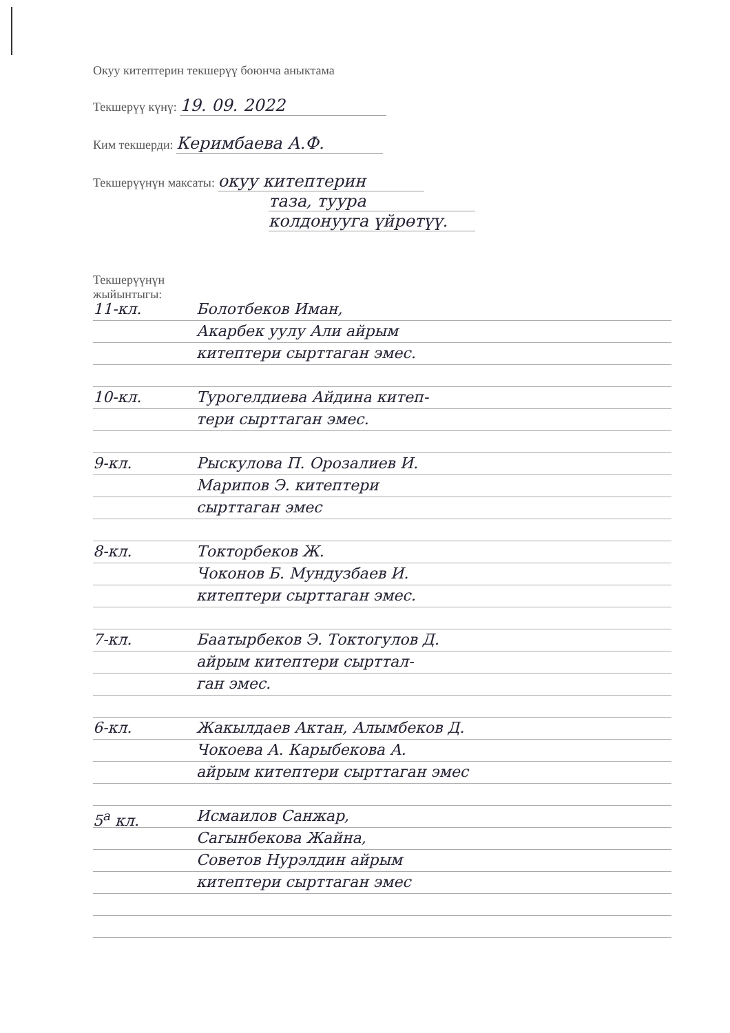Окуу китептерин текшерүү боюнча аныктама
Текшерүү күнү: 19. 09. 2022
Ким текшерди: Керимбаева А.Ф.
Текшерүүнүн максаты: окуу китептерин
таза, туура
колдонууга үйрөтүү.
Текшерүүнүн
жыйынтыгы:
11-кл. Болотбеков Иман,
Акарбек уулу Али айрым
китептери сырттаган эмес.
10-кл. Турогелдиева Айдина китеп-
тери сырттаган эмес.
9-кл. Рыскулова П. Орозалиев И.
Марипов Э. китептери
сырттаган эмес
8-кл. Токторбеков Ж.
Чоконов Б. Мундузбаев И.
китептери сырттаган эмес.
7-кл. Баатырбеков Э. Токтогулов Д.
айрым китептери сырттал-
ган эмес.
6-кл. Жакылдаев Актан, Алымбеков Д.
Чокоева А. Карыбекова А.
айрым китептери сырттаган эмес
5<sup>а</sup> кл. Исмаилов Санжар,
Сагынбекова Жайна,
Советов Нурэлдин айрым
китептери сырттаган эмес